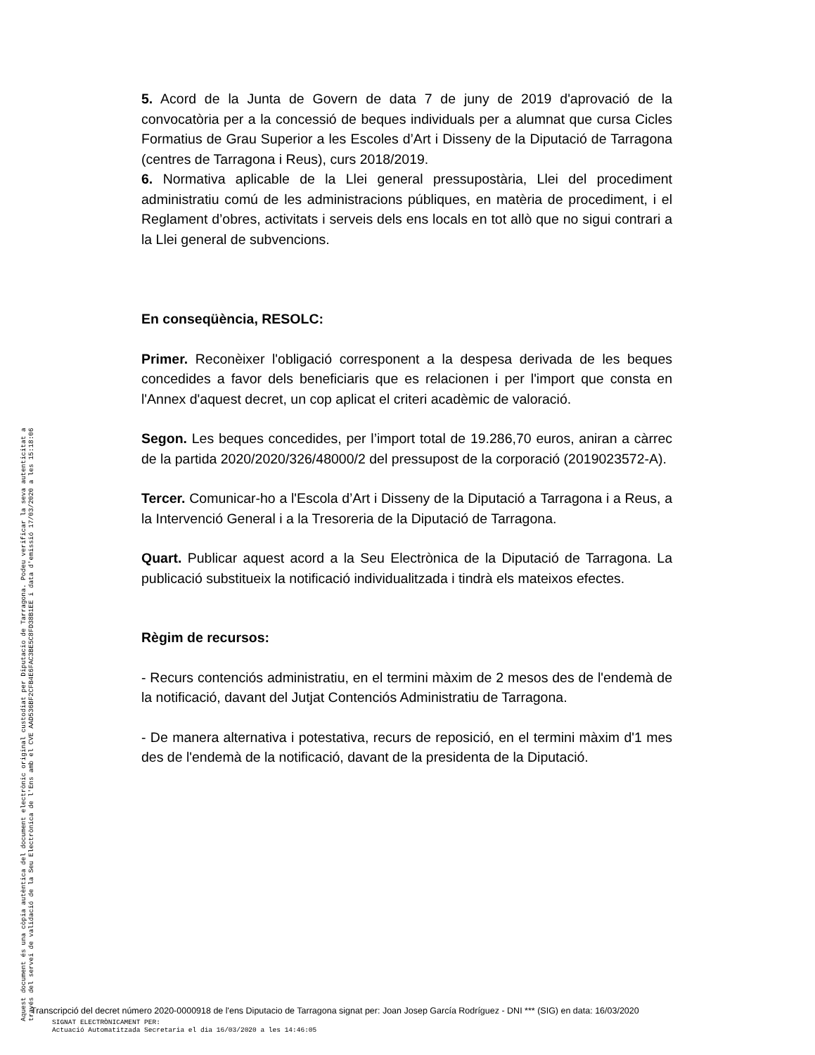5. Acord de la Junta de Govern de data 7 de juny de 2019 d'aprovació de la convocatòria per a la concessió de beques individuals per a alumnat que cursa Cicles Formatius de Grau Superior a les Escoles d’Art i Disseny de la Diputació de Tarragona (centres de Tarragona i Reus), curs 2018/2019.
6. Normativa aplicable de la Llei general pressupostària, Llei del procediment administratiu comú de les administracions públiques, en matèria de procediment, i el Reglament d’obres, activitats i serveis dels ens locals en tot allò que no sigui contrari a la Llei general de subvencions.
En conseqüència, RESOLC:
Primer. Reconèixer l'obligació corresponent a la despesa derivada de les beques concedides a favor dels beneficiaris que es relacionen i per l'import que consta en l'Annex d'aquest decret, un cop aplicat el criteri acadèmic de valoració.
Segon. Les beques concedides, per l’import total de 19.286,70 euros, aniran a càrrec de la partida 2020/2020/326/48000/2 del pressupost de la corporació (2019023572-A).
Tercer. Comunicar-ho a l'Escola d’Art i Disseny de la Diputació a Tarragona i a Reus, a la Intervenció General i a la Tresoreria de la Diputació de Tarragona.
Quart. Publicar aquest acord a la Seu Electrònica de la Diputació de Tarragona. La publicació substitueix la notificació individualitzada i tindrà els mateixos efectes.
Règim de recursos:
- Recurs contenciós administratiu, en el termini màxim de 2 mesos des de l'endemà de la notificació, davant del Jutjat Contenciós Administratiu de Tarragona.
- De manera alternativa i potestativa, recurs de reposició, en el termini màxim d'1 mes des de l'endemà de la notificació, davant de la presidenta de la Diputació.
Aquest document és una còpia autèntica del document electrònic original custodiat per Diputacio de Tarragona. Podeu verificar la seva autenticitat a
través del servei de validació de la Seu Electrònica de l'Ens amb el CVE AAD536BF2CFB4E6FAC3BE5C8FD38B1EE i data d'emissió 17/03/2020 a les 15:18:06
Transcripció del decret número 2020-0000918 de l'ens Diputacio de Tarragona signat per: Joan Josep García Rodríguez - DNI *** (SIG) en data: 16/03/2020
SIGNAT ELECTRÒNICAMENT PER:
Actuació Automatitzada Secretaria el dia 16/03/2020 a les 14:46:05